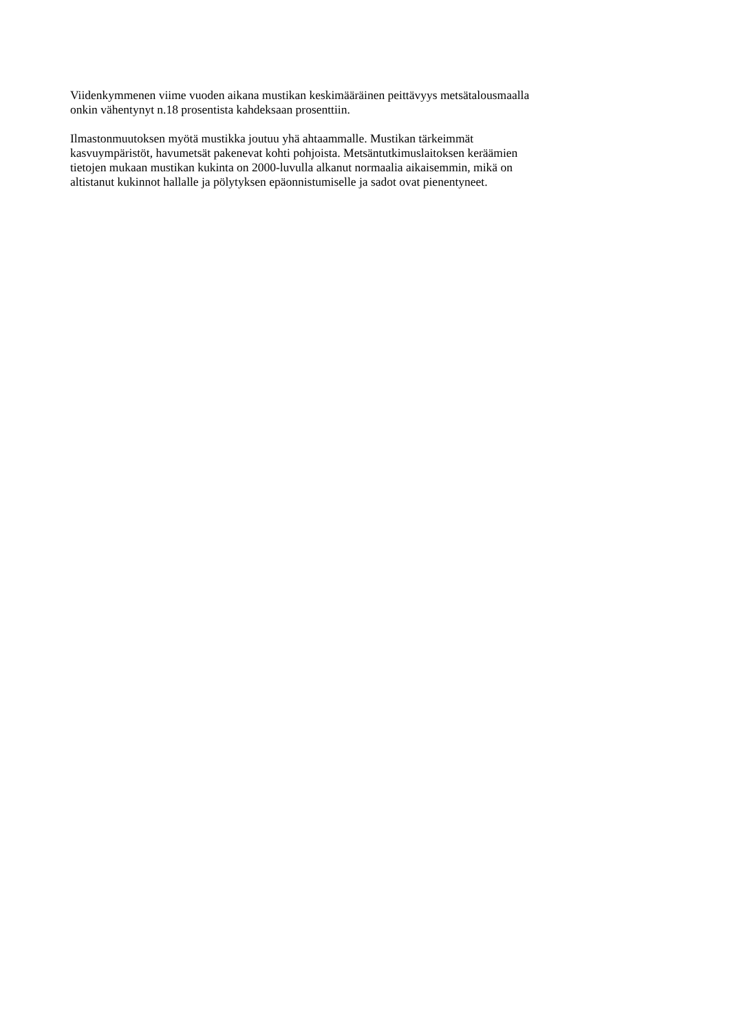Viidenkymmenen viime vuoden aikana mustikan keskimääräinen peittävyys metsätalousmaalla
onkin vähentynyt n.18 prosentista kahdeksaan prosenttiin.
Ilmastonmuutoksen myötä mustikka joutuu yhä ahtaammalle. Mustikan tärkeimmät
kasvuympäristöt, havumetsät pakenevat kohti pohjoista. Metsäntutkimuslaitoksen keräämien
tietojen mukaan mustikan kukinta on 2000-luvulla alkanut normaalia aikaisemmin, mikä on
altistanut kukinnot hallalle ja pölytyksen epäonnistumiselle ja sadot ovat pienentyneet.